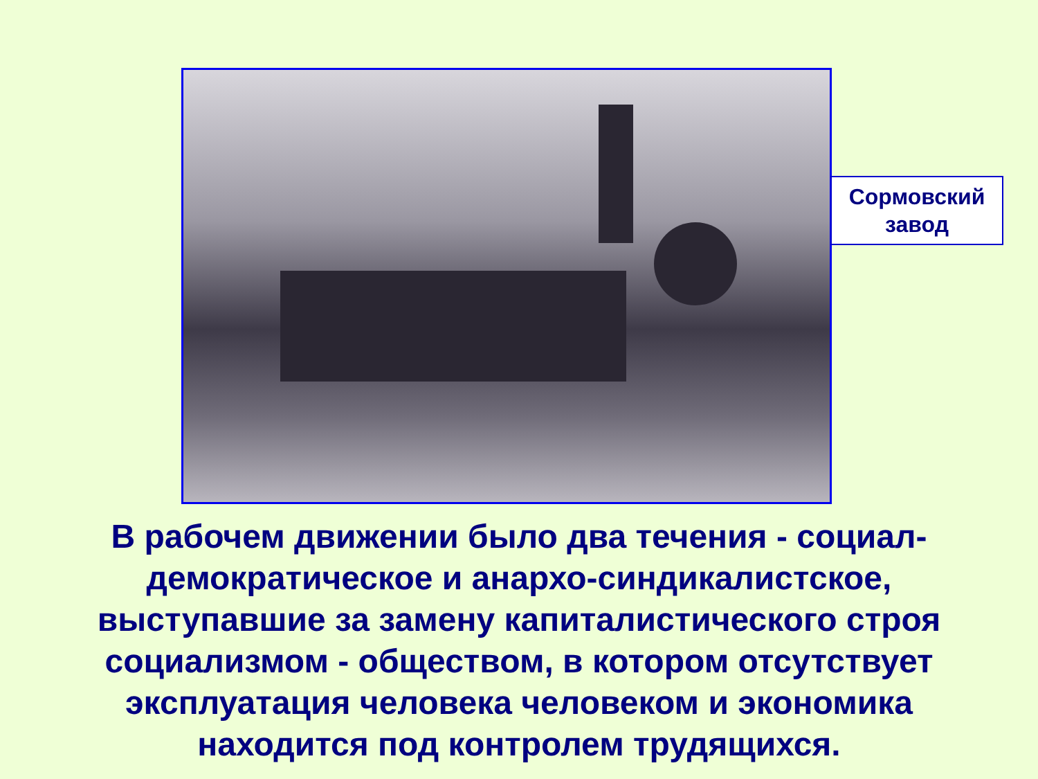Сормовский
завод
В рабочем движении было два течения - социал-демократическое и анархо-синдикалистское, выступавшие за замену капиталистического строя социализмом - обществом, в котором отсутствует эксплуатация человека человеком и экономика находится под контролем трудящихся.